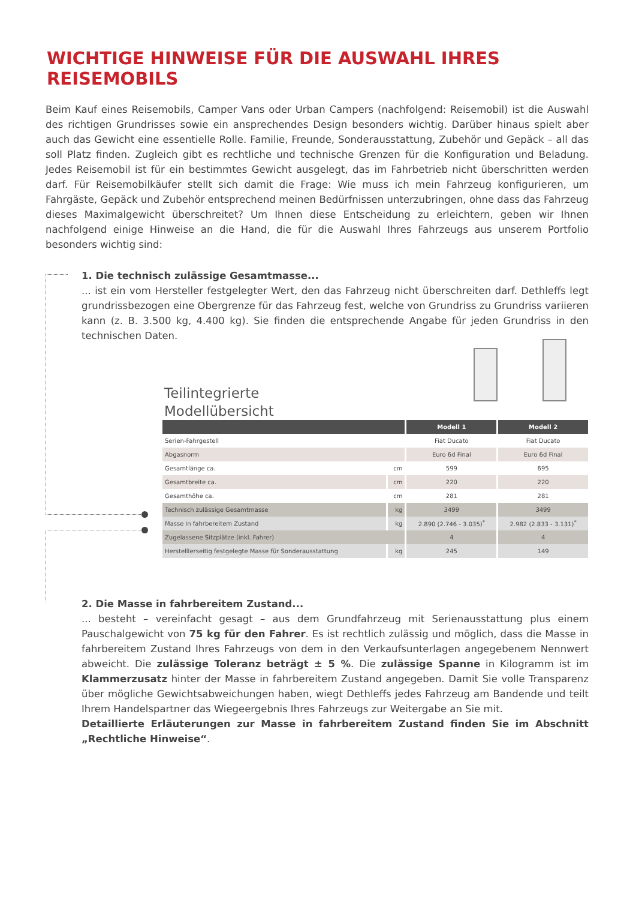WICHTIGE HINWEISE FÜR DIE AUSWAHL IHRES REISEMOBILS
Beim Kauf eines Reisemobils, Camper Vans oder Urban Campers (nachfolgend: Reisemobil) ist die Auswahl des richtigen Grundrisses sowie ein ansprechendes Design besonders wichtig. Darüber hinaus spielt aber auch das Gewicht eine essentielle Rolle. Familie, Freunde, Sonderausstattung, Zubehör und Gepäck – all das soll Platz finden. Zugleich gibt es rechtliche und technische Grenzen für die Konfiguration und Beladung. Jedes Reisemobil ist für ein bestimmtes Gewicht ausgelegt, das im Fahrbetrieb nicht überschritten werden darf. Für Reisemobilkäufer stellt sich damit die Frage: Wie muss ich mein Fahrzeug konfigurieren, um Fahrgäste, Gepäck und Zubehör entsprechend meinen Bedürfnissen unterzubringen, ohne dass das Fahrzeug dieses Maximalgewicht überschreitet? Um Ihnen diese Entscheidung zu erleichtern, geben wir Ihnen nachfolgend einige Hinweise an die Hand, die für die Auswahl Ihres Fahrzeugs aus unserem Portfolio besonders wichtig sind:
1. Die technisch zulässige Gesamtmasse...
... ist ein vom Hersteller festgelegter Wert, den das Fahrzeug nicht überschreiten darf. Dethleffs legt grundrissbezogen eine Obergrenze für das Fahrzeug fest, welche von Grundriss zu Grundriss variieren kann (z. B. 3.500 kg, 4.400 kg). Sie finden die entsprechende Angabe für jeden Grundriss in den technischen Daten.
Teilintegrierte
Modellübersicht
| | | Modell 1 | Modell 2 |
| --- | --- | --- | --- |
| Serien-Fahrgestell | | Fiat Ducato | Fiat Ducato |
| Abgasnorm | | Euro 6d Final | Euro 6d Final |
| Gesamtlänge ca. | cm | 599 | 695 |
| Gesamtbreite ca. | cm | 220 | 220 |
| Gesamthöhe ca. | cm | 281 | 281 |
| Technisch zulässige Gesamtmasse | kg | 3499 | 3499 |
| Masse in fahrbereitem Zustand | kg | 2.890 (2.746 - 3.035)<sup>*</sup> | 2.982 (2.833 - 3.131)<sup>*</sup> |
| Zugelassene Sitzplätze (inkl. Fahrer) | | 4 | 4 |
| Herstelllerseitig festgelegte Masse für Sonderausstattung | kg | 245 | 149 |
2. Die Masse in fahrbereitem Zustand...
... besteht – vereinfacht gesagt – aus dem Grundfahrzeug mit Serienausstattung plus einem Pauschalgewicht von 75 kg für den Fahrer. Es ist rechtlich zulässig und möglich, dass die Masse in fahrbereitem Zustand Ihres Fahrzeugs von dem in den Verkaufsunterlagen angegebenem Nennwert abweicht. Die zulässige Toleranz beträgt ± 5 %. Die zulässige Spanne in Kilogramm ist im Klammerzusatz hinter der Masse in fahrbereitem Zustand angegeben. Damit Sie volle Transparenz über mögliche Gewichtsabweichungen haben, wiegt Dethleffs jedes Fahrzeug am Bandende und teilt Ihrem Handelspartner das Wiegeergebnis Ihres Fahrzeugs zur Weitergabe an Sie mit.
Detaillierte Erläuterungen zur Masse in fahrbereitem Zustand finden Sie im Abschnitt „Rechtliche Hinweise“.